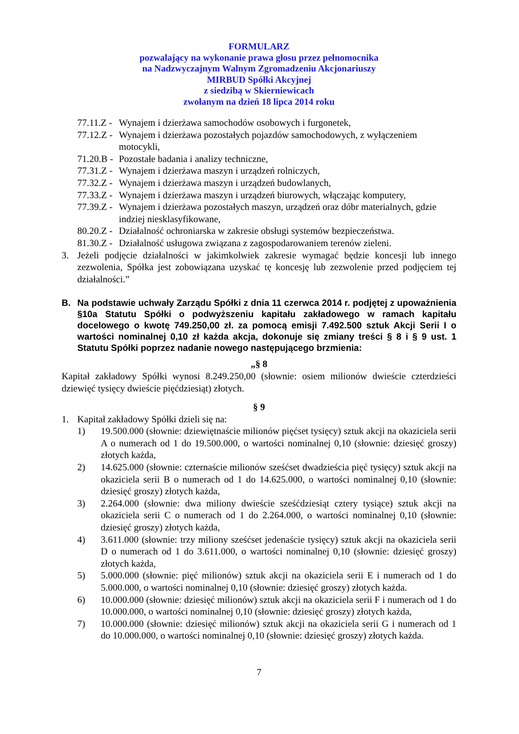FORMULARZ
pozwalający na wykonanie prawa głosu przez pełnomocnika
na Nadzwyczajnym Walnym Zgromadzeniu Akcjonariuszy
MIRBUD Spółki Akcyjnej
z siedzibą w Skierniewicach
zwołanym na dzień 18 lipca 2014 roku
77.11.Z - Wynajem i dzierżawa samochodów osobowych i furgonetek,
77.12.Z - Wynajem i dzierżawa pozostałych pojazdów samochodowych, z wyłączeniem motocykli,
71.20.B - Pozostałe badania i analizy techniczne,
77.31.Z - Wynajem i dzierżawa maszyn i urządzeń rolniczych,
77.32.Z - Wynajem i dzierżawa maszyn i urządzeń budowlanych,
77.33.Z - Wynajem i dzierżawa maszyn i urządzeń biurowych, włączając komputery,
77.39.Z - Wynajem i dzierżawa pozostałych maszyn, urządzeń oraz dóbr materialnych, gdzie indziej niesklasyfikowane,
80.20.Z - Działalność ochroniarska w zakresie obsługi systemów bezpieczeństwa.
81.30.Z - Działalność usługowa związana z zagospodarowaniem terenów zieleni.
3. Jeżeli podjęcie działalności w jakimkolwiek zakresie wymagać będzie koncesji lub innego zezwolenia, Spółka jest zobowiązana uzyskać tę koncesję lub zezwolenie przed podjęciem tej działalności.”
B. Na podstawie uchwały Zarządu Spółki z dnia 11 czerwca 2014 r. podjętej z upoważnienia §10a Statutu Spółki o podwyższeniu kapitału zakładowego w ramach kapitału docelowego o kwotę 749.250,00 zł. za pomocą emisji 7.492.500 sztuk Akcji Serii I o wartości nominalnej 0,10 zł każda akcja, dokonuje się zmiany treści § 8 i § 9 ust. 1 Statutu Spółki poprzez nadanie nowego następującego brzmienia:
„§ 8
Kapitał zakładowy Spółki wynosi 8.249.250,00 (słownie: osiem milionów dwieście czterdzieści dziewięć tysięcy dwieście pięćdziesiąt) złotych.
§ 9
1. Kapitał zakładowy Spółki dzieli się na:
1) 19.500.000 (słownie: dziewiętnaście milionów pięćset tysięcy) sztuk akcji na okaziciela serii A o numerach od 1 do 19.500.000, o wartości nominalnej 0,10 (słownie: dziesięć groszy) złotych każda,
2) 14.625.000 (słownie: czternaście milionów sześćset dwadzieścia pięć tysięcy) sztuk akcji na okaziciela serii B o numerach od 1 do 14.625.000, o wartości nominalnej 0,10 (słownie: dziesięć groszy) złotych każda,
3) 2.264.000 (słownie: dwa miliony dwieście sześćdziesiąt cztery tysiące) sztuk akcji na okaziciela serii C o numerach od 1 do 2.264.000, o wartości nominalnej 0,10 (słownie: dziesięć groszy) złotych każda,
4) 3.611.000 (słownie: trzy miliony sześćset jedenaście tysięcy) sztuk akcji na okaziciela serii D o numerach od 1 do 3.611.000, o wartości nominalnej 0,10 (słownie: dziesięć groszy) złotych każda,
5) 5.000.000 (słownie: pięć milionów) sztuk akcji na okaziciela serii E i numerach od 1 do 5.000.000, o wartości nominalnej 0,10 (słownie: dziesięć groszy) złotych każda.
6) 10.000.000 (słownie: dziesięć milionów) sztuk akcji na okaziciela serii F i numerach od 1 do 10.000.000, o wartości nominalnej 0,10 (słownie: dziesięć groszy) złotych każda,
7) 10.000.000 (słownie: dziesięć milionów) sztuk akcji na okaziciela serii G i numerach od 1 do 10.000.000, o wartości nominalnej 0,10 (słownie: dziesięć groszy) złotych każda.
7